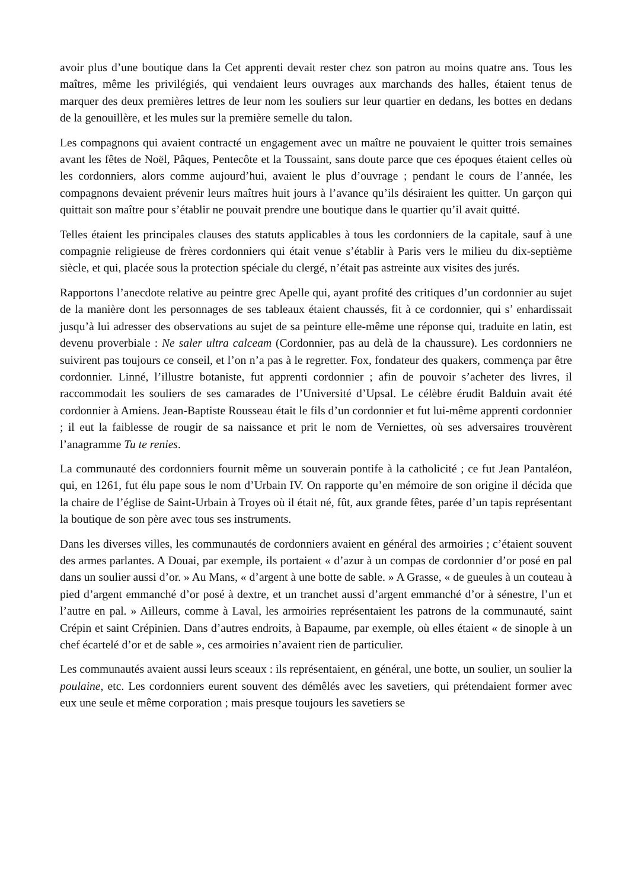avoir plus d’une boutique dans la Cet apprenti devait rester chez son patron au moins quatre ans. Tous les maîtres, même les privilégiés, qui vendaient leurs ouvrages aux marchands des halles, étaient tenus de marquer des deux premières lettres de leur nom les souliers sur leur quartier en dedans, les bottes en dedans de la genouillère, et les mules sur la première semelle du talon.
Les compagnons qui avaient contracté un engagement avec un maître ne pouvaient le quitter trois semaines avant les fêtes de Noël, Pâques, Pentecôte et la Toussaint, sans doute parce que ces époques étaient celles où les cordonniers, alors comme aujourd’hui, avaient le plus d’ouvrage ; pendant le cours de l’année, les compagnons devaient prévenir leurs maîtres huit jours à l’avance qu’ils désiraient les quitter. Un garçon qui quittait son maître pour s’établir ne pouvait prendre une boutique dans le quartier qu’il avait quitté.
Telles étaient les principales clauses des statuts applicables à tous les cordonniers de la capitale, sauf à une compagnie religieuse de frères cordonniers qui était venue s’établir à Paris vers le milieu du dix-septième siècle, et qui, placée sous la protection spéciale du clergé, n’était pas astreinte aux visites des jurés.
Rapportons l’anecdote relative au peintre grec Apelle qui, ayant profité des critiques d’un cordonnier au sujet de la manière dont les personnages de ses tableaux étaient chaussés, fit à ce cordonnier, qui s’ enhardissait jusqu’à lui adresser des observations au sujet de sa peinture elle-même une réponse qui, traduite en latin, est devenu proverbiale : Ne saler ultra calceam (Cordonnier, pas au delà de la chaussure). Les cordonniers ne suivirent pas toujours ce conseil, et l’on n’a pas à le regretter. Fox, fondateur des quakers, commença par être cordonnier. Linné, l’illustre botaniste, fut apprenti cordonnier ; afin de pouvoir s’acheter des livres, il raccommodait les souliers de ses camarades de l’Université d’Upsal. Le célèbre érudit Balduin avait été cordonnier à Amiens. Jean-Baptiste Rousseau était le fils d’un cordonnier et fut lui-même apprenti cordonnier ; il eut la faiblesse de rougir de sa naissance et prit le nom de Verniettes, où ses adversaires trouvèrent l’anagramme Tu te renies.
La communauté des cordonniers fournit même un souverain pontife à la catholicité ; ce fut Jean Pantaléon, qui, en 1261, fut élu pape sous le nom d’Urbain IV. On rapporte qu’en mémoire de son origine il décida que la chaire de l’église de Saint-Urbain à Troyes où il était né, fût, aux grande fêtes, parée d’un tapis représentant la boutique de son père avec tous ses instruments.
Dans les diverses villes, les communautés de cordonniers avaient en général des armoiries ; c’étaient souvent des armes parlantes. A Douai, par exemple, ils portaient « d’azur à un compas de cordonnier d’or posé en pal dans un soulier aussi d’or. » Au Mans, « d’argent à une botte de sable. » A Grasse, « de gueules à un couteau à pied d’argent emmanché d’or posé à dextre, et un tranchet aussi d’argent emmanché d’or à sénestre, l’un et l’autre en pal. » Ailleurs, comme à Laval, les armoiries représentaient les patrons de la communauté, saint Crépin et saint Crépinien. Dans d’autres endroits, à Bapaume, par exemple, où elles étaient « de sinople à un chef écartelé d’or et de sable », ces armoiries n’avaient rien de particulier.
Les communautés avaient aussi leurs sceaux : ils représentaient, en général, une botte, un soulier, un soulier la poulaine, etc. Les cordonniers eurent souvent des démêlés avec les savetiers, qui prétendaient former avec eux une seule et même corporation ; mais presque toujours les savetiers se